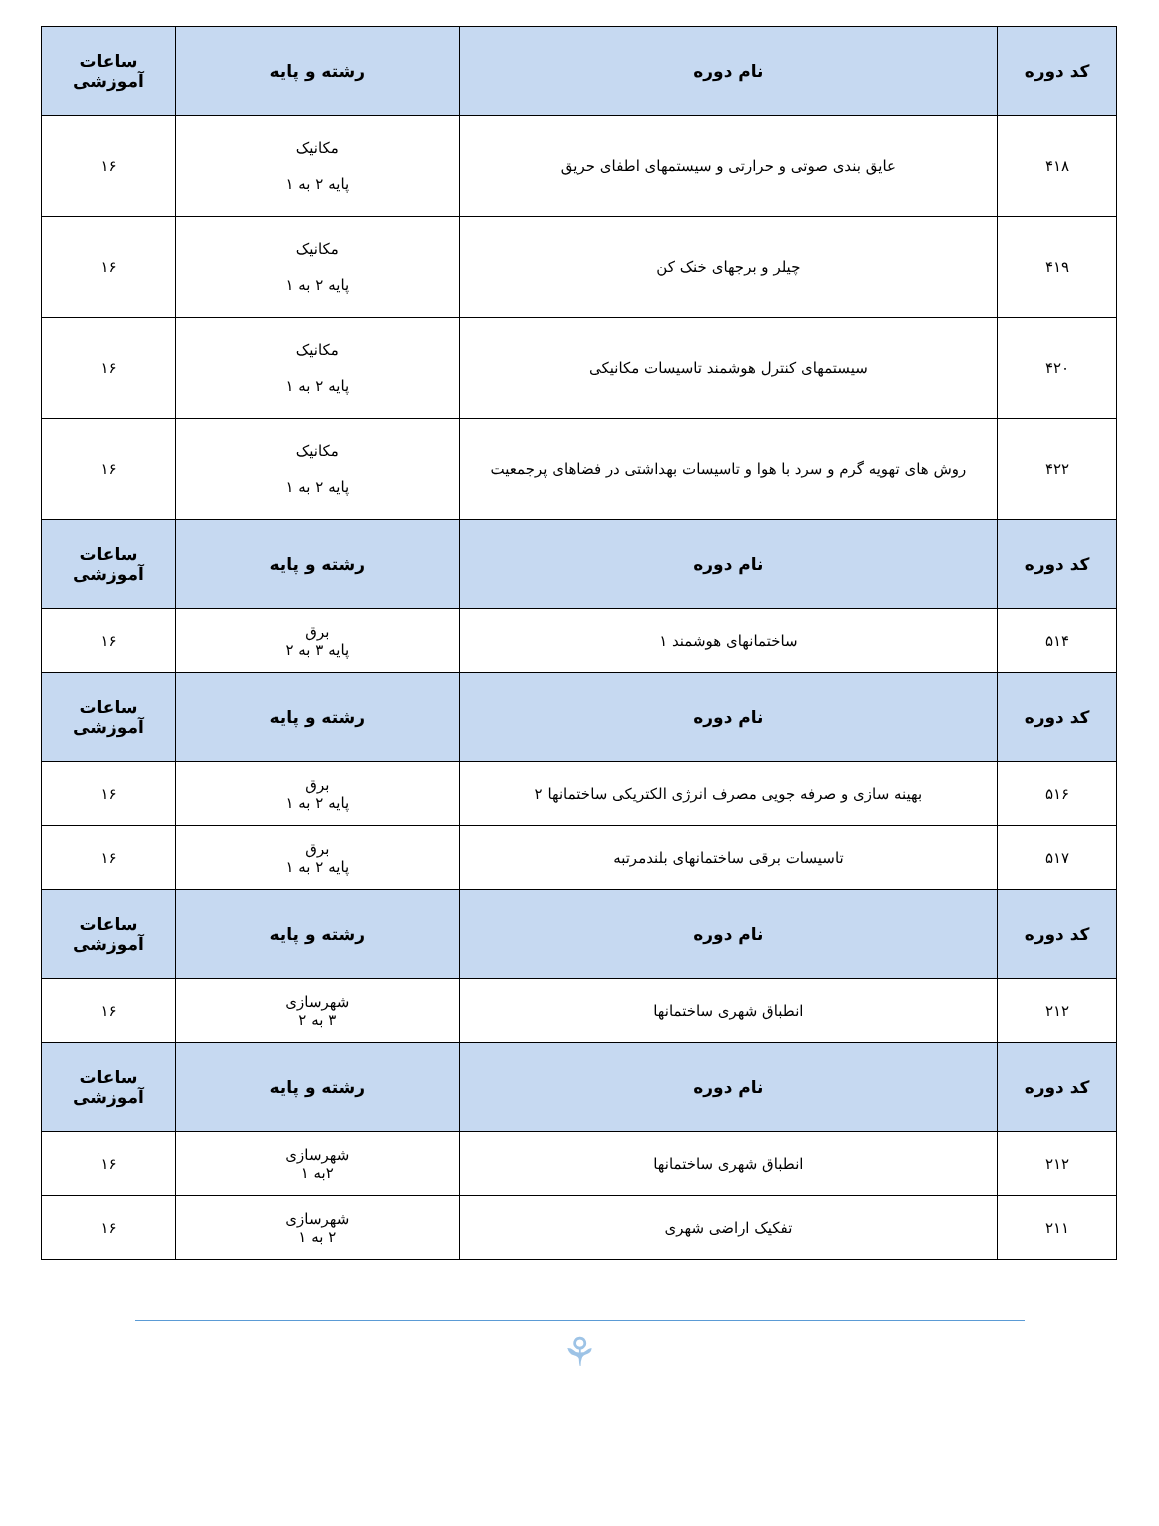| کد دوره | نام دوره | رشته و پایه | ساعات آموزشی |
| --- | --- | --- | --- |
| ۴۱۸ | عایق بندی صوتی و حرارتی و سیستمهای اطفای حریق | مکانیک پایه ۲ به ۱ | ۱۶ |
| ۴۱۹ | چیلر و برجهای خنک کن | مکانیک پایه ۲ به ۱ | ۱۶ |
| ۴۲۰ | سیستمهای کنترل هوشمند تاسیسات مکانیکی | مکانیک پایه ۲ به ۱ | ۱۶ |
| ۴۲۲ | روش های تهویه گرم و سرد با هوا و تاسیسات بهداشتی در فضاهای پرجمعیت | مکانیک پایه ۲ به ۱ | ۱۶ |
| کد دوره | نام دوره | رشته و پایه | ساعات آموزشی |
| ۵۱۴ | ساختمانهای هوشمند ۱ | برق پایه ۳ به ۲ | ۱۶ |
| کد دوره | نام دوره | رشته و پایه | ساعات آموزشی |
| ۵۱۶ | بهینه سازی و صرفه جویی مصرف انرژی الکتریکی ساختمانها ۲ | برق پایه ۲ به ۱ | ۱۶ |
| ۵۱۷ | تاسیسات برقی ساختمانهای بلندمرتبه | برق پایه ۲ به ۱ | ۱۶ |
| کد دوره | نام دوره | رشته و پایه | ساعات آموزشی |
| ۲۱۲ | انطباق شهری ساختمانها | شهرسازی ۳ به ۲ | ۱۶ |
| کد دوره | نام دوره | رشته و پایه | ساعات آموزشی |
| ۲۱۲ | انطباق شهری ساختمانها | شهرسازی ۲به ۱ | ۱۶ |
| ۲۱۱ | تفکیک اراضی شهری | شهرسازی ۲ به ۱ | ۱۶ |
⚘